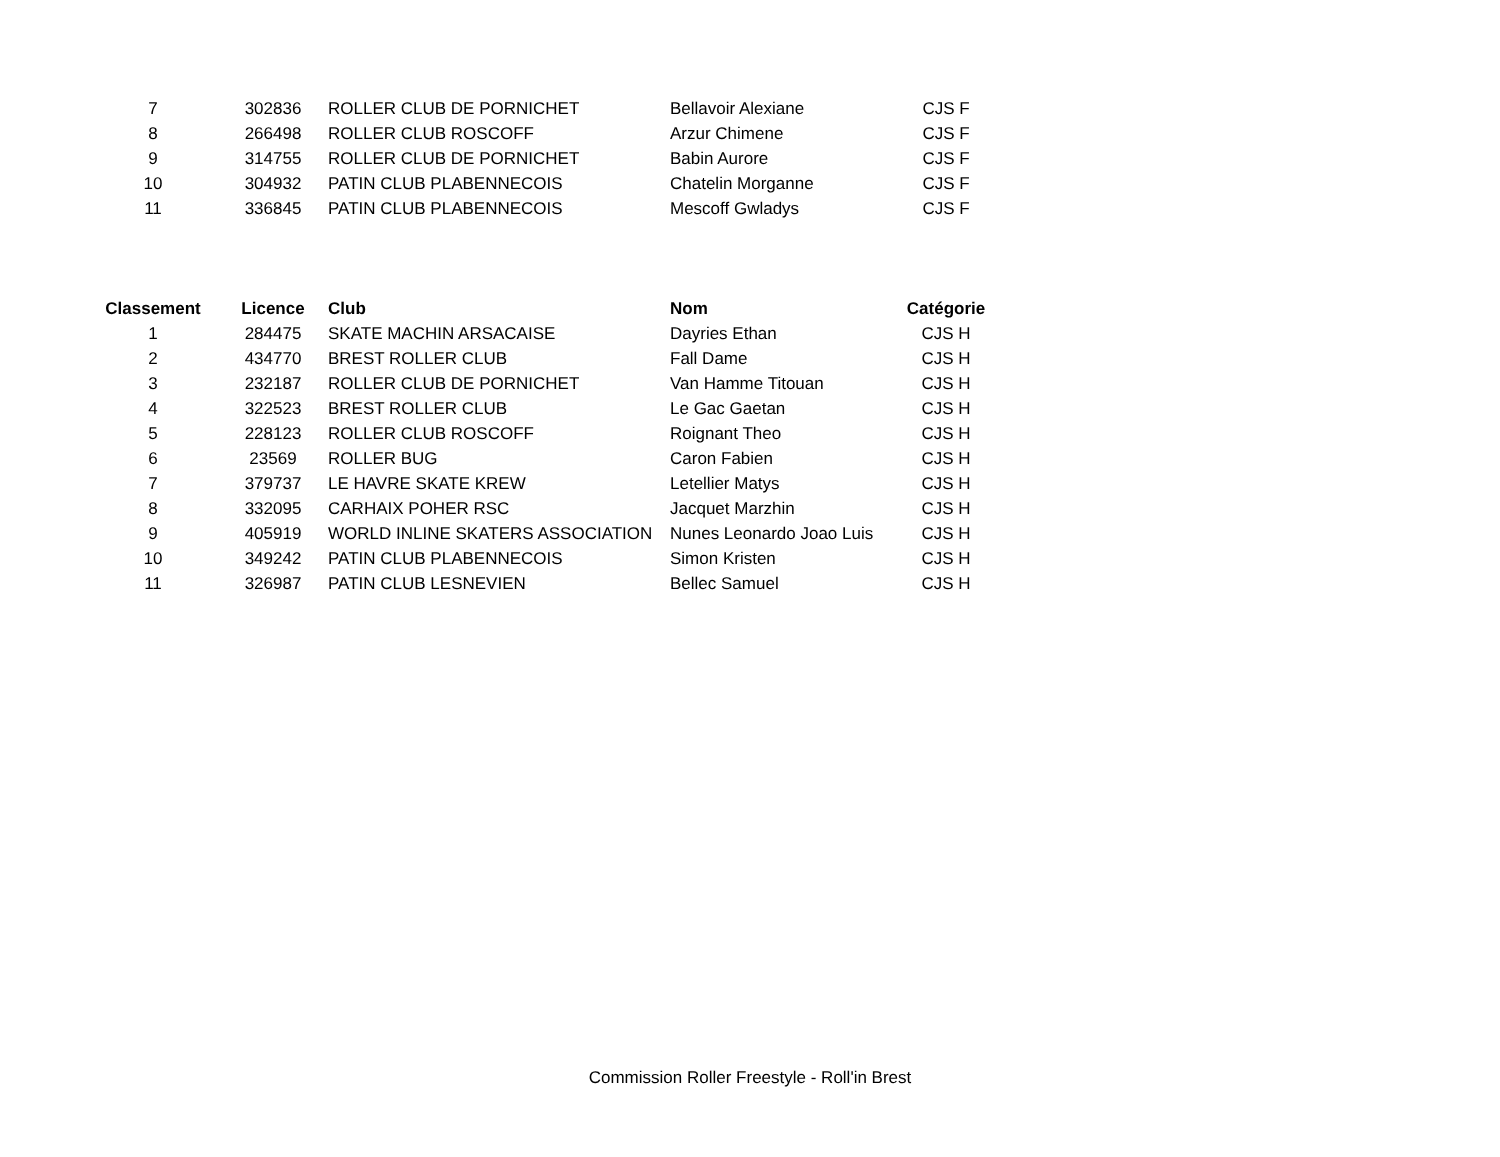| 7 | 302836 | ROLLER CLUB DE PORNICHET | Bellavoir Alexiane | CJS F |
| 8 | 266498 | ROLLER CLUB ROSCOFF | Arzur Chimene | CJS F |
| 9 | 314755 | ROLLER CLUB DE PORNICHET | Babin Aurore | CJS F |
| 10 | 304932 | PATIN CLUB PLABENNECOIS | Chatelin Morganne | CJS F |
| 11 | 336845 | PATIN CLUB PLABENNECOIS | Mescoff Gwladys | CJS F |
| Classement | Licence | Club | Nom | Catégorie |
| --- | --- | --- | --- | --- |
| 1 | 284475 | SKATE MACHIN ARSACAISE | Dayries Ethan | CJS H |
| 2 | 434770 | BREST ROLLER CLUB | Fall Dame | CJS H |
| 3 | 232187 | ROLLER CLUB DE PORNICHET | Van Hamme Titouan | CJS H |
| 4 | 322523 | BREST ROLLER CLUB | Le Gac Gaetan | CJS H |
| 5 | 228123 | ROLLER CLUB ROSCOFF | Roignant Theo | CJS H |
| 6 | 23569 | ROLLER BUG | Caron Fabien | CJS H |
| 7 | 379737 | LE HAVRE SKATE KREW | Letellier Matys | CJS H |
| 8 | 332095 | CARHAIX POHER RSC | Jacquet Marzhin | CJS H |
| 9 | 405919 | WORLD INLINE SKATERS ASSOCIATION | Nunes Leonardo Joao Luis | CJS H |
| 10 | 349242 | PATIN CLUB PLABENNECOIS | Simon Kristen | CJS H |
| 11 | 326987 | PATIN CLUB LESNEVIEN | Bellec Samuel | CJS H |
Commission Roller Freestyle - Roll'in Brest